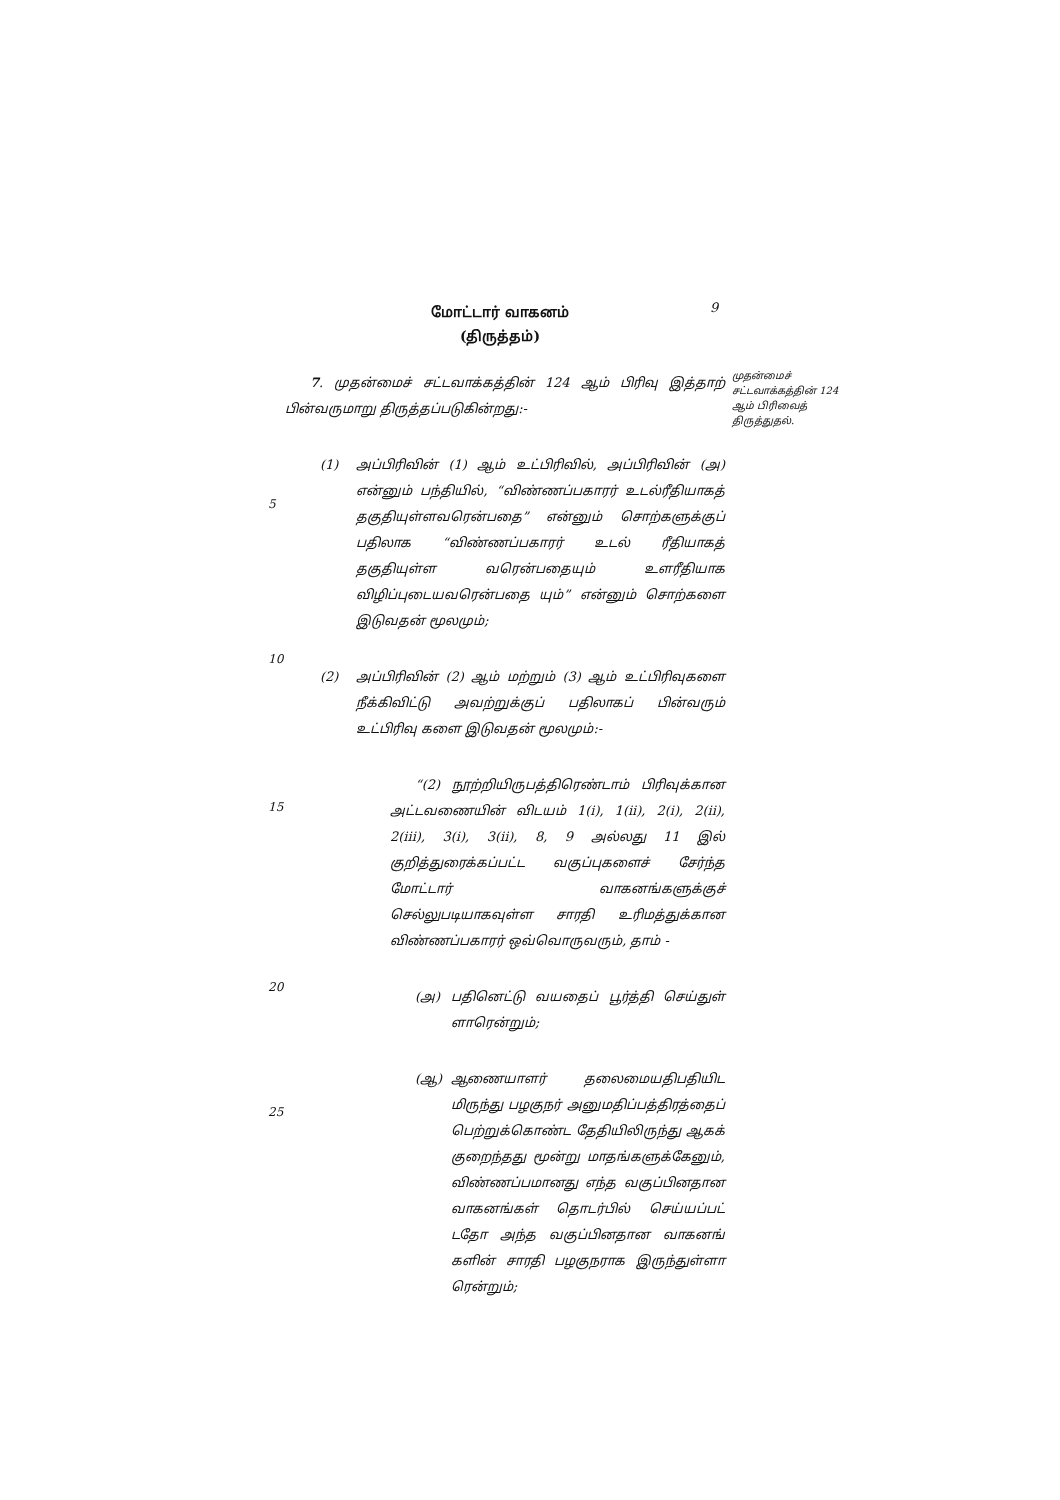மோட்டார் வாகனம்
(திருத்தம்)
9
முதன்மைச் சட்டவாக்கத்தின் 124 ஆம் பிரிவைத் திருத்துதல்.
5
10
15
20
25
7. முதன்மைச் சட்டவாக்கத்தின் 124 ஆம் பிரிவு இத்தாற் பின்வருமாறு திருத்தப்படுகின்றது:-
(1) அப்பிரிவின் (1) ஆம் உட்பிரிவில், அப்பிரிவின் (அ) என்னும் பந்தியில், “விண்ணப்பகாரர் உடல்ரீதியாகத் தகுதியுள்ளவரென்பதை” என்னும் சொற்களுக்குப் பதிலாக “விண்ணப்பகாரர் உடல் ரீதியாகத் தகுதியுள்ள வரென்பதையும் உளரீதியாக விழிப்புடையவரென்பதை யும்” என்னும் சொற்களை இடுவதன் மூலமும்;
(2) அப்பிரிவின் (2) ஆம் மற்றும் (3) ஆம் உட்பிரிவுகளை நீக்கிவிட்டு அவற்றுக்குப் பதிலாகப் பின்வரும் உட்பிரிவு களை இடுவதன் மூலமும்:-
“(2) நூற்றியிருபத்திரெண்டாம் பிரிவுக்கான அட்டவணையின் விடயம் 1(i), 1(ii), 2(i), 2(ii), 2(iii), 3(i), 3(ii), 8, 9 அல்லது 11 இல் குறித்துரைக்கப்பட்ட வகுப்புகளைச் சேர்ந்த மோட்டார் வாகனங்களுக்குச் செல்லுபடியாகவுள்ள சாரதி உரிமத்துக்கான விண்ணப்பகாரர் ஒவ்வொருவரும், தாம் -
(அ) பதினெட்டு வயதைப் பூர்த்தி செய்துள் ளாரென்றும்;
(ஆ) ஆணையாளர் தலைமையதிபதியிட மிருந்து பழகுநர் அனுமதிப்பத்திரத்தைப் பெற்றுக்கொண்ட தேதியிலிருந்து ஆகக் குறைந்தது மூன்று மாதங்களுக்கேனும், விண்ணப்பமானது எந்த வகுப்பினதான வாகனங்கள் தொடர்பில் செய்யப்பட் டதோ அந்த வகுப்பினதான வாகனங் களின் சாரதி பழகுநராக இருந்துள்ளா ரென்றும்;